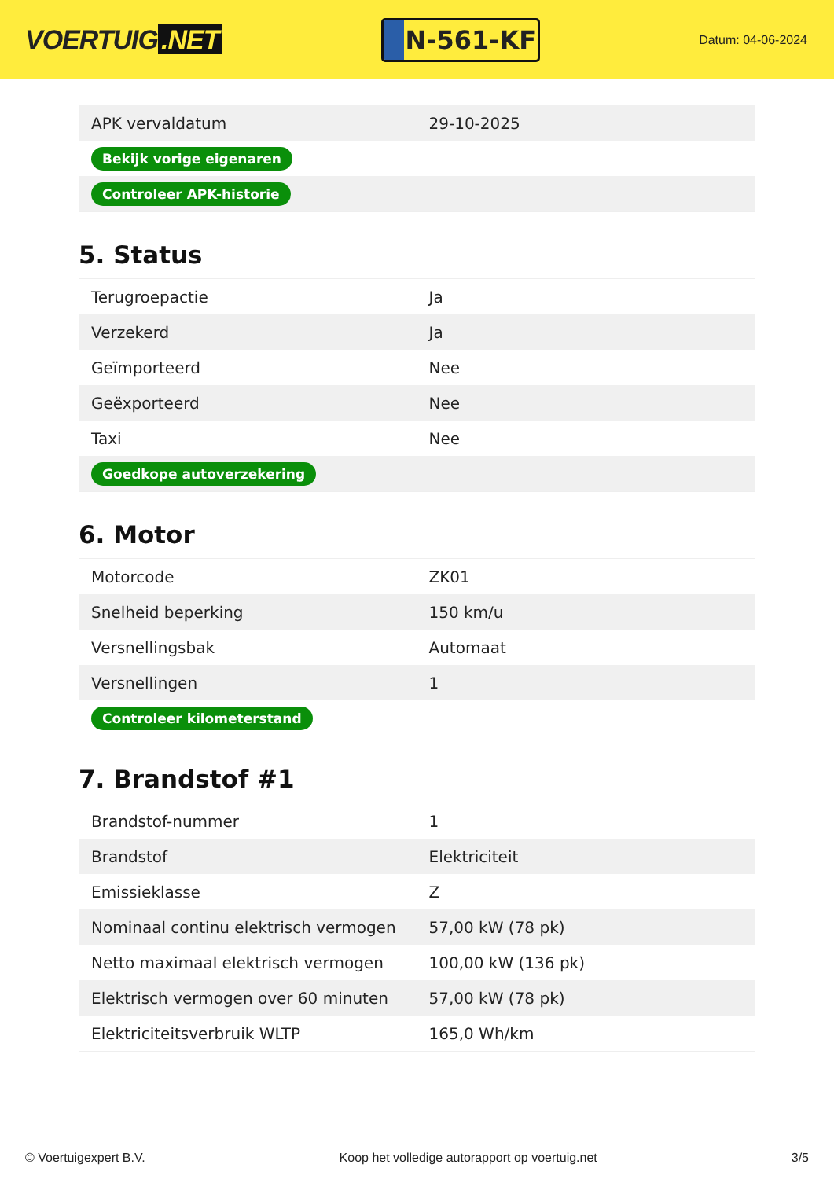VOERTUIG.NET
N-561-KF
Datum: 04-06-2024
| APK vervaldatum | 29-10-2025 |
| Bekijk vorige eigenaren | |
| Controleer APK-historie | |
5. Status
| Terugroepactie | Ja |
| Verzekerd | Ja |
| Geïmporteerd | Nee |
| Geëxporteerd | Nee |
| Taxi | Nee |
| Goedkope autoverzekering | |
6. Motor
| Motorcode | ZK01 |
| Snelheid beperking | 150 km/u |
| Versnellingsbak | Automaat |
| Versnellingen | 1 |
| Controleer kilometerstand | |
7. Brandstof #1
| Brandstof-nummer | 1 |
| Brandstof | Elektriciteit |
| Emissieklasse | Z |
| Nominaal continu elektrisch vermogen | 57,00 kW (78 pk) |
| Netto maximaal elektrisch vermogen | 100,00 kW (136 pk) |
| Elektrisch vermogen over 60 minuten | 57,00 kW (78 pk) |
| Elektriciteitsverbruik WLTP | 165,0 Wh/km |
© Voertuigexpert B.V. Koop het volledige autorapport op voertuig.net 3/5